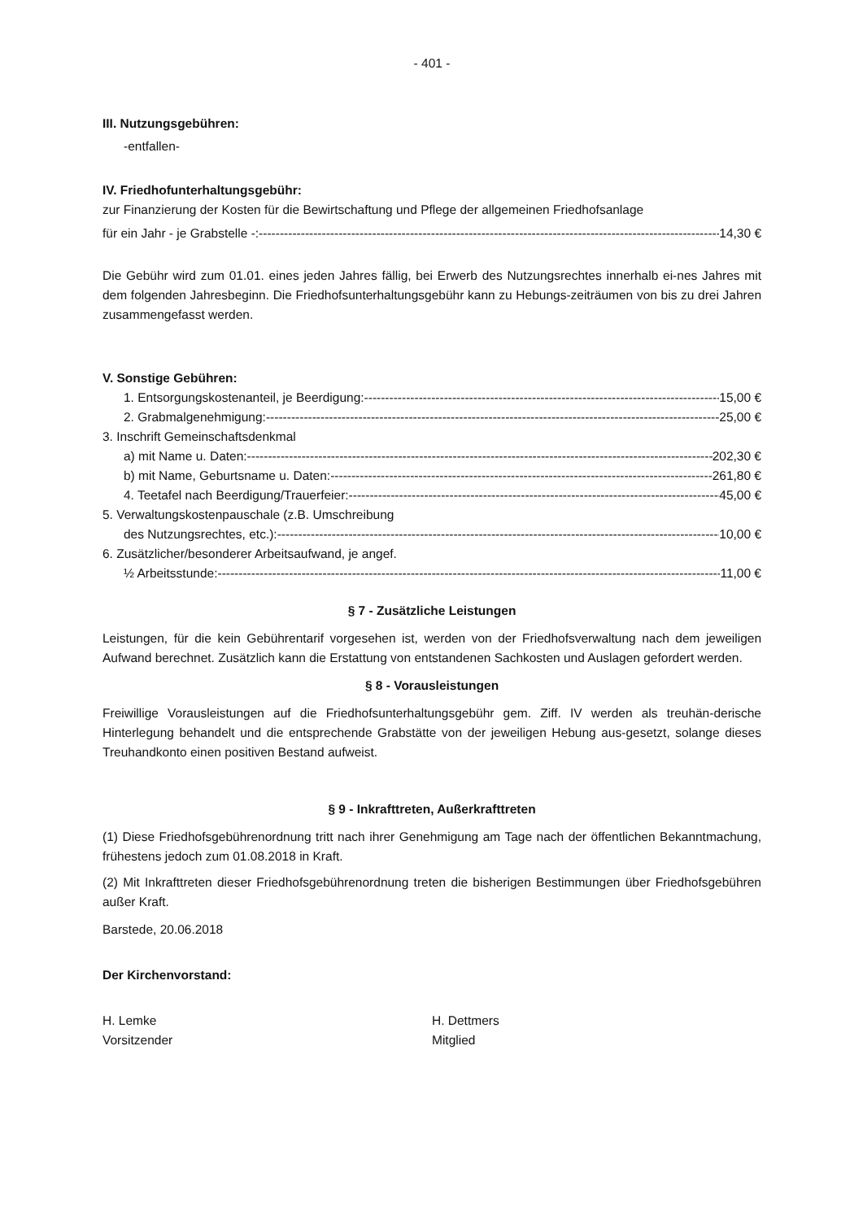- 401 -
III. Nutzungsgebühren:
-entfallen-
IV. Friedhofunterhaltungsgebühr:
zur Finanzierung der Kosten für die Bewirtschaftung und Pflege der allgemeinen Friedhofsanlage
für ein Jahr - je Grabstelle -: 14,30 €
Die Gebühr wird zum 01.01. eines jeden Jahres fällig, bei Erwerb des Nutzungsrechtes innerhalb ei-nes Jahres mit dem folgenden Jahresbeginn. Die Friedhofsunterhaltungsgebühr kann zu Hebungs-zeiträumen von bis zu drei Jahren zusammengefasst werden.
V. Sonstige Gebühren:
1. Entsorgungskostenanteil, je Beerdigung: 15,00 €
2. Grabmalgenehmigung: 25,00 €
3. Inschrift Gemeinschaftsdenkmal
a) mit Name u. Daten: 202,30 €
b) mit Name, Geburtsname u. Daten: 261,80 €
4. Teetafel nach Beerdigung/Trauerfeier: 45,00 €
5. Verwaltungskostenpauschale (z.B. Umschreibung
des Nutzungsrechtes, etc.): 10,00 €
6. Zusätzlicher/besonderer Arbeitsaufwand, je angef.
½ Arbeitsstunde: 11,00 €
§ 7 - Zusätzliche Leistungen
Leistungen, für die kein Gebührentarif vorgesehen ist, werden von der Friedhofsverwaltung nach dem jeweiligen Aufwand berechnet. Zusätzlich kann die Erstattung von entstandenen Sachkosten und Auslagen gefordert werden.
§ 8 - Vorausleistungen
Freiwillige Vorausleistungen auf die Friedhofsunterhaltungsgebühr gem. Ziff. IV werden als treuhän-derische Hinterlegung behandelt und die entsprechende Grabstätte von der jeweiligen Hebung aus-gesetzt, solange dieses Treuhandkonto einen positiven Bestand aufweist.
§ 9 - Inkrafttreten, Außerkrafttreten
(1) Diese Friedhofsgebührenordnung tritt nach ihrer Genehmigung am Tage nach der öffentlichen Bekanntmachung, frühestens jedoch zum 01.08.2018 in Kraft.
(2) Mit Inkrafttreten dieser Friedhofsgebührenordnung treten die bisherigen Bestimmungen über Friedhofsgebühren außer Kraft.
Barstede, 20.06.2018
Der Kirchenvorstand:
H. Lemke
Vorsitzender
H. Dettmers
Mitglied